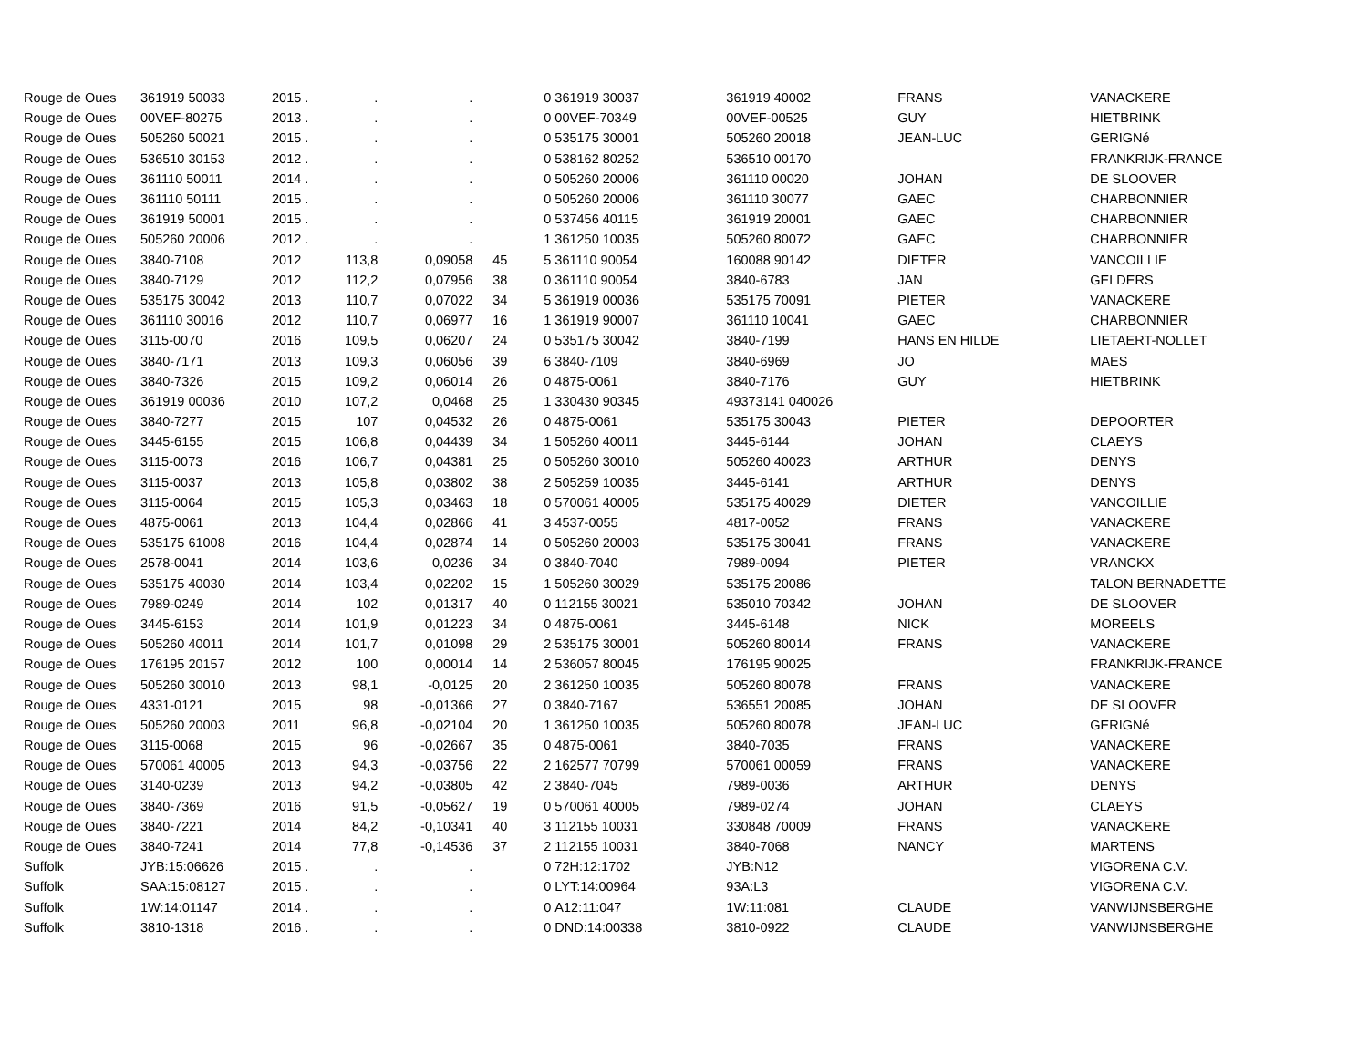| Rouge de Oues | 361919 50033 | 2015 . | . | . | | 0 | 361919 30037 | 361919 40002 | FRANS | VANACKERE |
| Rouge de Oues | 00VEF-80275 | 2013 . | . | . | | 0 | 00VEF-70349 | 00VEF-00525 | GUY | HIETBRINK |
| Rouge de Oues | 505260 50021 | 2015 . | . | . | | 0 | 535175 30001 | 505260 20018 | JEAN-LUC | GERIGNé |
| Rouge de Oues | 536510 30153 | 2012 . | . | . | | 0 | 538162 80252 | 536510 00170 | | FRANKRIJK-FRANCE |
| Rouge de Oues | 361110 50011 | 2014 . | . | . | | 0 | 505260 20006 | 361110 00020 | JOHAN | DE SLOOVER |
| Rouge de Oues | 361110 50111 | 2015 . | . | . | | 0 | 505260 20006 | 361110 30077 | GAEC | CHARBONNIER |
| Rouge de Oues | 361919 50001 | 2015 . | . | . | | 0 | 537456 40115 | 361919 20001 | GAEC | CHARBONNIER |
| Rouge de Oues | 505260 20006 | 2012 . | . | . | | 1 | 361250 10035 | 505260 80072 | GAEC | CHARBONNIER |
| Rouge de Oues | 3840-7108 | 2012 | 113,8 | 0,09058 | 45 | 5 | 361110 90054 | 160088 90142 | DIETER | VANCOILLIE |
| Rouge de Oues | 3840-7129 | 2012 | 112,2 | 0,07956 | 38 | 0 | 361110 90054 | 3840-6783 | JAN | GELDERS |
| Rouge de Oues | 535175 30042 | 2013 | 110,7 | 0,07022 | 34 | 5 | 361919 00036 | 535175 70091 | PIETER | VANACKERE |
| Rouge de Oues | 361110 30016 | 2012 | 110,7 | 0,06977 | 16 | 1 | 361919 90007 | 361110 10041 | GAEC | CHARBONNIER |
| Rouge de Oues | 3115-0070 | 2016 | 109,5 | 0,06207 | 24 | 0 | 535175 30042 | 3840-7199 | HANS EN HILDE | LIETAERT-NOLLET |
| Rouge de Oues | 3840-7171 | 2013 | 109,3 | 0,06056 | 39 | 6 | 3840-7109 | 3840-6969 | JO | MAES |
| Rouge de Oues | 3840-7326 | 2015 | 109,2 | 0,06014 | 26 | 0 | 4875-0061 | 3840-7176 | GUY | HIETBRINK |
| Rouge de Oues | 361919 00036 | 2010 | 107,2 | 0,0468 | 25 | 1 | 330430 90345 | 49373141 040026 | | |
| Rouge de Oues | 3840-7277 | 2015 | 107 | 0,04532 | 26 | 0 | 4875-0061 | 535175 30043 | PIETER | DEPOORTER |
| Rouge de Oues | 3445-6155 | 2015 | 106,8 | 0,04439 | 34 | 1 | 505260 40011 | 3445-6144 | JOHAN | CLAEYS |
| Rouge de Oues | 3115-0073 | 2016 | 106,7 | 0,04381 | 25 | 0 | 505260 30010 | 505260 40023 | ARTHUR | DENYS |
| Rouge de Oues | 3115-0037 | 2013 | 105,8 | 0,03802 | 38 | 2 | 505259 10035 | 3445-6141 | ARTHUR | DENYS |
| Rouge de Oues | 3115-0064 | 2015 | 105,3 | 0,03463 | 18 | 0 | 570061 40005 | 535175 40029 | DIETER | VANCOILLIE |
| Rouge de Oues | 4875-0061 | 2013 | 104,4 | 0,02866 | 41 | 3 | 4537-0055 | 4817-0052 | FRANS | VANACKERE |
| Rouge de Oues | 535175 61008 | 2016 | 104,4 | 0,02874 | 14 | 0 | 505260 20003 | 535175 30041 | FRANS | VANACKERE |
| Rouge de Oues | 2578-0041 | 2014 | 103,6 | 0,0236 | 34 | 0 | 3840-7040 | 7989-0094 | PIETER | VRANCKX |
| Rouge de Oues | 535175 40030 | 2014 | 103,4 | 0,02202 | 15 | 1 | 505260 30029 | 535175 20086 | | TALON BERNADETTE |
| Rouge de Oues | 7989-0249 | 2014 | 102 | 0,01317 | 40 | 0 | 112155 30021 | 535010 70342 | JOHAN | DE SLOOVER |
| Rouge de Oues | 3445-6153 | 2014 | 101,9 | 0,01223 | 34 | 0 | 4875-0061 | 3445-6148 | NICK | MOREELS |
| Rouge de Oues | 505260 40011 | 2014 | 101,7 | 0,01098 | 29 | 2 | 535175 30001 | 505260 80014 | FRANS | VANACKERE |
| Rouge de Oues | 176195 20157 | 2012 | 100 | 0,00014 | 14 | 2 | 536057 80045 | 176195 90025 | | FRANKRIJK-FRANCE |
| Rouge de Oues | 505260 30010 | 2013 | 98,1 | -0,0125 | 20 | 2 | 361250 10035 | 505260 80078 | FRANS | VANACKERE |
| Rouge de Oues | 4331-0121 | 2015 | 98 | -0,01366 | 27 | 0 | 3840-7167 | 536551 20085 | JOHAN | DE SLOOVER |
| Rouge de Oues | 505260 20003 | 2011 | 96,8 | -0,02104 | 20 | 1 | 361250 10035 | 505260 80078 | JEAN-LUC | GERIGNé |
| Rouge de Oues | 3115-0068 | 2015 | 96 | -0,02667 | 35 | 0 | 4875-0061 | 3840-7035 | FRANS | VANACKERE |
| Rouge de Oues | 570061 40005 | 2013 | 94,3 | -0,03756 | 22 | 2 | 162577 70799 | 570061 00059 | FRANS | VANACKERE |
| Rouge de Oues | 3140-0239 | 2013 | 94,2 | -0,03805 | 42 | 2 | 3840-7045 | 7989-0036 | ARTHUR | DENYS |
| Rouge de Oues | 3840-7369 | 2016 | 91,5 | -0,05627 | 19 | 0 | 570061 40005 | 7989-0274 | JOHAN | CLAEYS |
| Rouge de Oues | 3840-7221 | 2014 | 84,2 | -0,10341 | 40 | 3 | 112155 10031 | 330848 70009 | FRANS | VANACKERE |
| Rouge de Oues | 3840-7241 | 2014 | 77,8 | -0,14536 | 37 | 2 | 112155 10031 | 3840-7068 | NANCY | MARTENS |
| Suffolk | JYB:15:06626 | 2015 . | . | . | | 0 | 72H:12:1702 | JYB:N12 | | VIGORENA C.V. |
| Suffolk | SAA:15:08127 | 2015 . | . | . | | 0 | LYT:14:00964 | 93A:L3 | | VIGORENA C.V. |
| Suffolk | 1W:14:01147 | 2014 . | . | . | | 0 | A12:11:047 | 1W:11:081 | CLAUDE | VANWIJNSBERGHE |
| Suffolk | 3810-1318 | 2016 . | . | . | | 0 | DND:14:00338 | 3810-0922 | CLAUDE | VANWIJNSBERGHE |